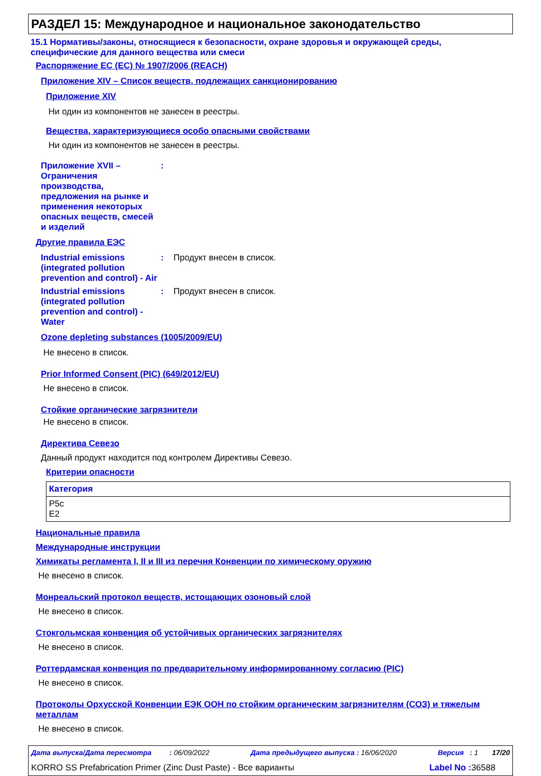РАЗДЕЛ 15: Международное и национальное законодательство
15.1 Нормативы/законы, относящиеся к безопасности, охране здоровья и окружающей среды, специфические для данного вещества или смеси
Распоряжение ЕС (ЕС) № 1907/2006 (REACH)
Приложение XIV – Список веществ, подлежащих санкционированию
Приложение XIV
Ни один из компонентов не занесен в реестры.
Вещества, характеризующиеся особо опасными свойствами
Ни один из компонентов не занесен в реестры.
Приложение XVII – Ограничения производства, предложения на рынке и применения некоторых опасных веществ, смесей и изделий
:
Другие правила ЕЭС
Industrial emissions (integrated pollution prevention and control) - Air
: Продукт внесен в список.
Industrial emissions (integrated pollution prevention and control) - Water
: Продукт внесен в список.
Ozone depleting substances (1005/2009/EU)
Не внесено в список.
Prior Informed Consent (PIC) (649/2012/EU)
Не внесено в список.
Стойкие органические загрязнители
Не внесено в список.
Директива Севезо
Данный продукт находится под контролем Директивы Севезо.
Критерии опасности
| Категория |
| --- |
| P5c E2 |
Национальные правила
Международные инструкции
Химикаты регламента I, II и III из перечня Конвенции по химическому оружию
Не внесено в список.
Монреальский протокол веществ, истощающих озоновый слой
Не внесено в список.
Стокгольмская конвенция об устойчивых органических загрязнителях
Не внесено в список.
Роттердамская конвенция по предварительному информированному согласию (PIC)
Не внесено в список.
Протоколы Орхусской Конвенции ЕЭК ООН по стойким органическим загрязнителям (СОЗ) и тяжелым металлам
Не внесено в список.
Дата выпуска/Дата пересмотра : 06/09/2022 Дата предыдущего выпуска : 16/06/2020 Версия : 1 17/20
KORRO SS Prefabrication Primer (Zinc Dust Paste) - Все варианты Label No : 36588